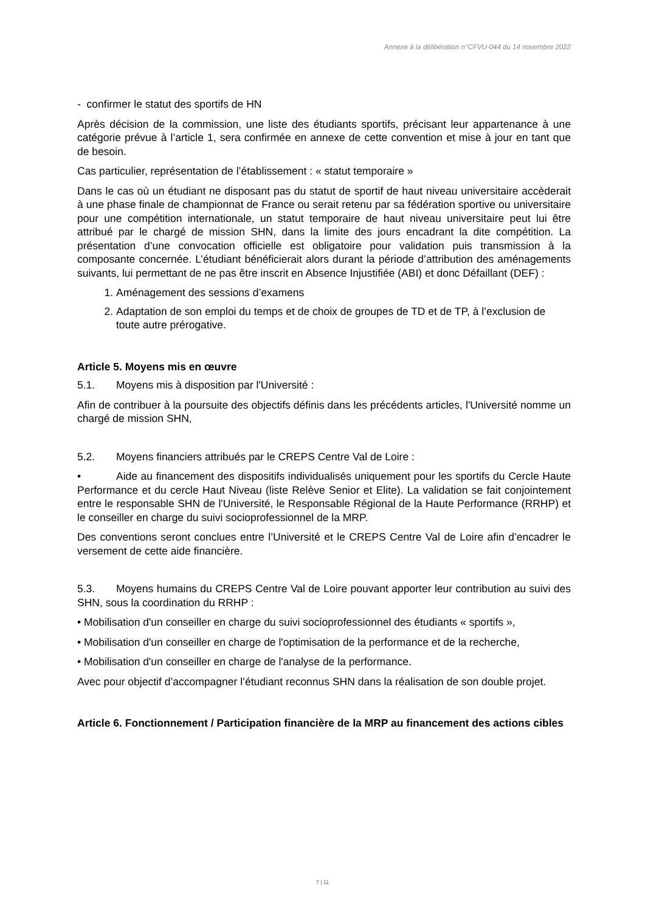Annexe à la délibération n°CFVU-044 du 14 novembre 2022
- confirmer le statut des sportifs de HN
Après décision de la commission, une liste des étudiants sportifs, précisant leur appartenance à une catégorie prévue à l’article 1, sera confirmée en annexe de cette convention et mise à jour en tant que de besoin.
Cas particulier, représentation de l’établissement : « statut temporaire »
Dans le cas où un étudiant ne disposant pas du statut de sportif de haut niveau universitaire accèderait à une phase finale de championnat de France ou serait retenu par sa fédération sportive ou universitaire pour une compétition internationale, un statut temporaire de haut niveau universitaire peut lui être attribué par le chargé de mission SHN, dans la limite des jours encadrant la dite compétition. La présentation d’une convocation officielle est obligatoire pour validation puis transmission à la composante concernée. L’étudiant bénéficierait alors durant la période d’attribution des aménagements suivants, lui permettant de ne pas être inscrit en Absence Injustifiée (ABI) et donc Défaillant (DEF) :
1. Aménagement des sessions d’examens
2. Adaptation de son emploi du temps et de choix de groupes de TD et de TP, à l’exclusion de toute autre prérogative.
Article 5. Moyens mis en œuvre
5.1. Moyens mis à disposition par l'Université :
Afin de contribuer à la poursuite des objectifs définis dans les précédents articles, l'Université nomme un chargé de mission SHN,
5.2. Moyens financiers attribués par le CREPS Centre Val de Loire :
• Aide au financement des dispositifs individualisés uniquement pour les sportifs du Cercle Haute Performance et du cercle Haut Niveau (liste Relève Senior et Elite). La validation se fait conjointement entre le responsable SHN de l'Université, le Responsable Régional de la Haute Performance (RRHP) et le conseiller en charge du suivi socioprofessionnel de la MRP.
Des conventions seront conclues entre l’Université et le CREPS Centre Val de Loire afin d’encadrer le versement de cette aide financière.
5.3. Moyens humains du CREPS Centre Val de Loire pouvant apporter leur contribution au suivi des SHN, sous la coordination du RRHP :
• Mobilisation d'un conseiller en charge du suivi socioprofessionnel des étudiants « sportifs »,
• Mobilisation d'un conseiller en charge de l'optimisation de la performance et de la recherche,
• Mobilisation d'un conseiller en charge de l'analyse de la performance.
Avec pour objectif d’accompagner l’étudiant reconnus SHN dans la réalisation de son double projet.
Article 6. Fonctionnement / Participation financière de la MRP au financement des actions cibles
7 | 11